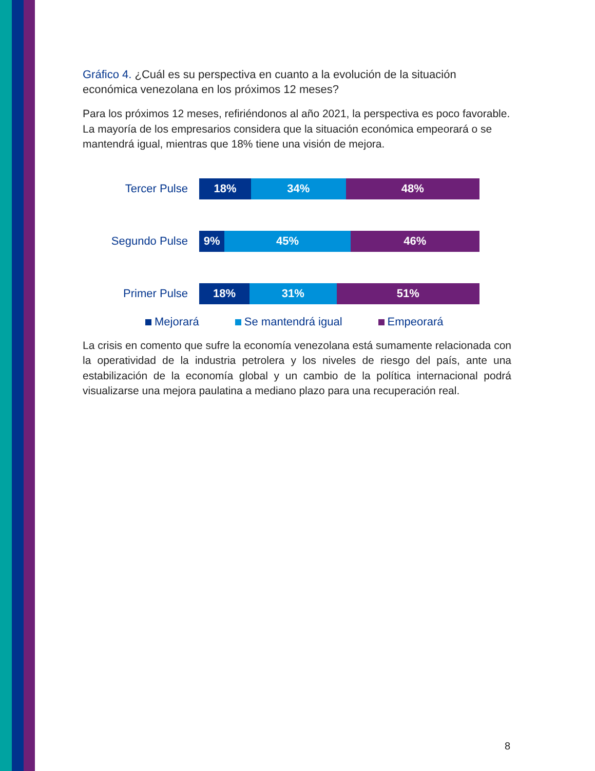Gráfico 4. ¿Cuál es su perspectiva en cuanto a la evolución de la situación económica venezolana en los próximos 12 meses?
Para los próximos 12 meses, refiriéndonos al año 2021, la perspectiva es poco favorable. La mayoría de los empresarios considera que la situación económica empeorará o se mantendrá igual, mientras que 18% tiene una visión de mejora.
Tercer Pulse
18% 34% 48%
Segundo Pulse
9% 45% 46%
Primer Pulse
18% 31% 51%
Mejorará Se mantendrá igual Empeorará
La crisis en comento que sufre la economía venezolana está sumamente relacionada con la operatividad de la industria petrolera y los niveles de riesgo del país, ante una estabilización de la economía global y un cambio de la política internacional podrá visualizarse una mejora paulatina a mediano plazo para una recuperación real.
8